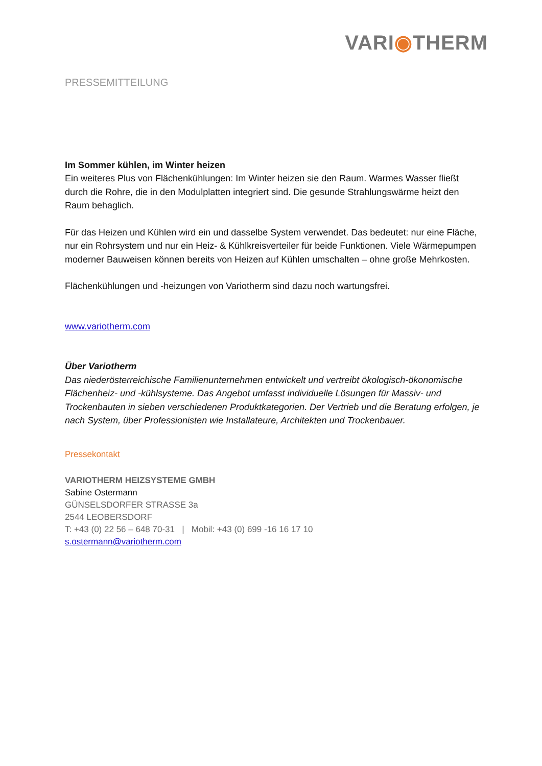VARI◉THERM
PRESSEMITTEILUNG
Im Sommer kühlen, im Winter heizen
Ein weiteres Plus von Flächenkühlungen: Im Winter heizen sie den Raum. Warmes Wasser fließt durch die Rohre, die in den Modulplatten integriert sind. Die gesunde Strahlungswärme heizt den Raum behaglich.
Für das Heizen und Kühlen wird ein und dasselbe System verwendet. Das bedeutet: nur eine Fläche, nur ein Rohrsystem und nur ein Heiz- & Kühlkreisverteiler für beide Funktionen. Viele Wärmepumpen moderner Bauweisen können bereits von Heizen auf Kühlen umschalten – ohne große Mehrkosten.
Flächenkühlungen und -heizungen von Variotherm sind dazu noch wartungsfrei.
www.variotherm.com
Über Variotherm
Das niederösterreichische Familienunternehmen entwickelt und vertreibt ökologisch-ökonomische Flächenheiz- und -kühlsysteme. Das Angebot umfasst individuelle Lösungen für Massiv- und Trockenbauten in sieben verschiedenen Produktkategorien. Der Vertrieb und die Beratung erfolgen, je nach System, über Professionisten wie Installateure, Architekten und Trockenbauer.
Pressekontakt
VARIOTHERM HEIZSYSTEME GMBH
Sabine Ostermann
GÜNSELSDORFER STRASSE 3a
2544 LEOBERSDORF
T: +43 (0) 22 56 – 648 70-31 | Mobil: +43 (0) 699 -16 16 17 10
s.ostermann@variotherm.com